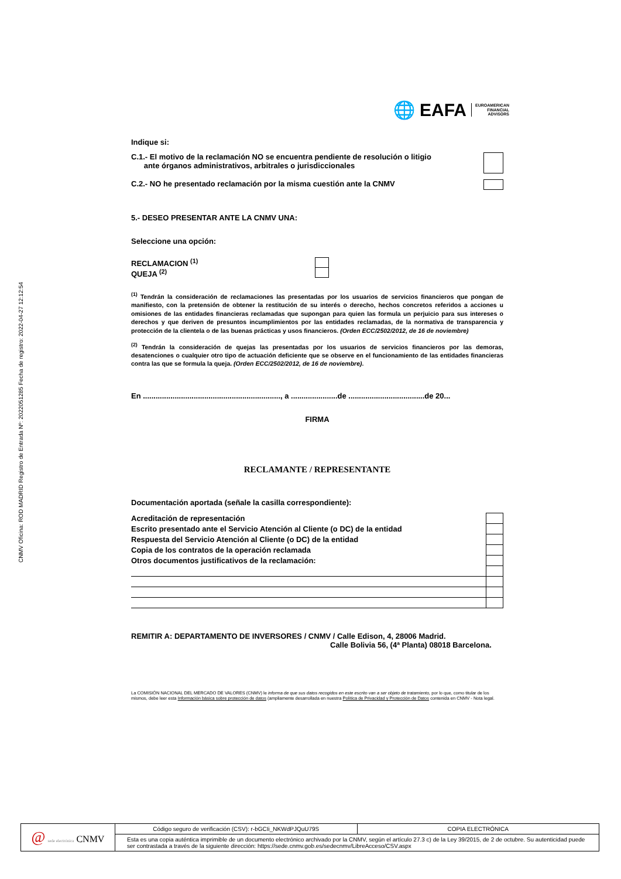CNMV Oficina: ROD MADRID Registro de Entrada Nº: 2022051285 Fecha de registro: 2022-04-27 12:12:54
🌐 EAFA EUROAMERICAN
FINANCIAL
ADVISORS
Indique si:
C.1.- El motivo de la reclamación NO se encuentra pendiente de resolución o litigio
ante órganos administrativos, arbitrales o jurisdiccionales
C.2.- NO he presentado reclamación por la misma cuestión ante la CNMV
5.- DESEO PRESENTAR ANTE LA CNMV UNA:
Seleccione una opción:
RECLAMACION <sup>(1)</sup>
QUEJA <sup>(2)</sup>
<sup>(1)</sup> Tendrán la consideración de reclamaciones las presentadas por los usuarios de servicios financieros que pongan de manifiesto, con la pretensión de obtener la restitución de su interés o derecho, hechos concretos referidos a acciones u omisiones de las entidades financieras reclamadas que supongan para quien las formula un perjuicio para sus intereses o derechos y que deriven de presuntos incumplimientos por las entidades reclamadas, de la normativa de transparencia y protección de la clientela o de las buenas prácticas y usos financieros. (Orden ECC/2502/2012, de 16 de noviembre)
<sup>(2)</sup> Tendrán la consideración de quejas las presentadas por los usuarios de servicios financieros por las demoras, desatenciones o cualquier otro tipo de actuación deficiente que se observe en el funcionamiento de las entidades financieras contra las que se formula la queja. (Orden ECC/2502/2012, de 16 de noviembre).
En ................................................................., a ......................de ....................................de 20...
FIRMA
RECLAMANTE / REPRESENTANTE
Documentación aportada (señale la casilla correspondiente):
| Acreditación de representación | |
| Escrito presentado ante el Servicio Atención al Cliente (o DC) de la entidad | |
| Respuesta del Servicio Atención al Cliente (o DC) de la entidad | |
| Copia de los contratos de la operación reclamada | |
| Otros documentos justificativos de la reclamación: | |
REMITIR A: DEPARTAMENTO DE INVERSORES / CNMV / Calle Edison, 4, 28006 Madrid.
Calle Bolivia 56, (4ª Planta) 08018 Barcelona.
La COMISIÓN NACIONAL DEL MERCADO DE VALORES (CNMV) le informa de que sus datos recogidos en este escrito van a ser objeto de tratamiento, por lo que, como titular de los mismos, debe leer esta Información básica sobre protección de datos (ampliamente desarrollada en nuestra Política de Privacidad y Protección de Datos contenida en CNMV - Nota legal.
@ sede electrónica CNMV
Código seguro de verificación (CSV): r-bGCIi_NKWdPJQuU79S
COPIA ELECTRÓNICA
Esta es una copia auténtica imprimible de un documento electrónico archivado por la CNMV, según el artículo 27.3 c) de la Ley 39/2015, de 2 de octubre. Su autenticidad puede ser contrastada a través de la siguiente dirección: https://sede.cnmv.gob.es/sedecnmv/LibreAcceso/CSV.aspx